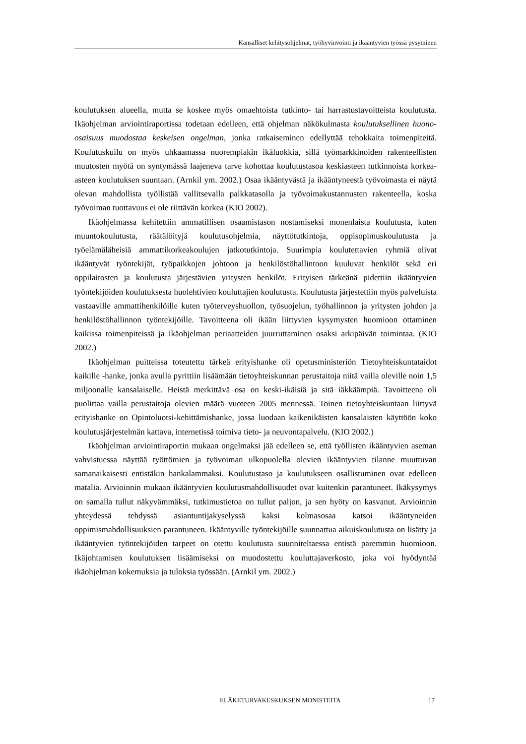Kansalliset kehitysohjelmat, työhyvinvointi ja ikääntyvien työssä pysyminen
koulutuksen alueella, mutta se koskee myös omaehtoista tutkinto- tai harrastustavoitteista koulutusta. Ikäohjelman arviointiraportissa todetaan edelleen, että ohjelman näkökulmasta koulutuksellinen huono-osaisuus muodostaa keskeisen ongelman, jonka ratkaiseminen edellyttää tehokkaita toimenpiteitä. Koulutuskuilu on myös uhkaamassa nuorempiakin ikäluokkia, sillä työmarkkinoiden rakenteellisten muutosten myötä on syntymässä laajeneva tarve kohottaa koulutustasoa keskiasteen tutkinnoista korkea-asteen koulutuksen suuntaan. (Arnkil ym. 2002.) Osaa ikääntyvästä ja ikääntyneestä työvoimasta ei näytä olevan mahdollista työllistää vallitsevalla palkkatasolla ja työvoimakustannusten rakenteella, koska työvoiman tuottavuus ei ole riittävän korkea (KIO 2002).
Ikäohjelmassa kehitettiin ammatillisen osaamistason nostamiseksi monenlaista koulutusta, kuten muuntokoulutusta, räätälöityjä koulutusohjelmia, näyttötutkintoja, oppisopimuskoulutusta ja työelämäläheisiä ammattikorkeakoulujen jatkotutkintoja. Suurimpia koulutettavien ryhmiä olivat ikääntyvät työntekijät, työpaikkojen johtoon ja henkilöstöhallintoon kuuluvat henkilöt sekä eri oppilaitosten ja koulutusta järjestävien yritysten henkilöt. Erityisen tärkeänä pidettiin ikääntyvien työntekijöiden koulutuksesta huolehtivien kouluttajien koulutusta. Koulutusta järjestettiin myös palveluista vastaaville ammattihenkilöille kuten työterveyshuollon, työsuojelun, työhallinnon ja yritysten johdon ja henkilöstöhallinnon työntekijöille. Tavoitteena oli ikään liittyvien kysymysten huomioon ottaminen kaikissa toimenpiteissä ja ikäohjelman periaatteiden juurruttaminen osaksi arkipäivän toimintaa. (KIO 2002.)
Ikäohjelman puitteissa toteutettu tärkeä erityishanke oli opetusministeriön Tietoyhteiskuntataidot kaikille -hanke, jonka avulla pyrittiin lisäämään tietoyhteiskunnan perustaitoja niitä vailla oleville noin 1,5 miljoonalle kansalaiselle. Heistä merkittävä osa on keski-ikäisiä ja sitä iäkkäämpiä. Tavoitteena oli puolittaa vailla perustaitoja olevien määrä vuoteen 2005 mennessä. Toinen tietoyhteiskuntaan liittyvä erityishanke on Opintoluotsi-kehittämishanke, jossa luodaan kaikenikäisten kansalaisten käyttöön koko koulutusjärjestelmän kattava, internetissä toimiva tieto- ja neuvontapalvelu. (KIO 2002.)
Ikäohjelman arviointiraportin mukaan ongelmaksi jää edelleen se, että työllisten ikääntyvien aseman vahvistuessa näyttää työttömien ja työvoiman ulkopuolella olevien ikääntyvien tilanne muuttuvan samanaikaisesti entistäkin hankalammaksi. Koulutustaso ja koulutukseen osallistuminen ovat edelleen matalia. Arvioinnin mukaan ikääntyvien koulutusmahdollisuudet ovat kuitenkin parantuneet. Ikäkysymys on samalla tullut näkyvämmäksi, tutkimustietoa on tullut paljon, ja sen hyöty on kasvanut. Arvioinnin yhteydessä tehdyssä asiantuntijakyselyssä kaksi kolmasosaa katsoi ikääntyneiden oppimismahdollisuuksien parantuneen. Ikääntyville työntekijöille suunnattua aikuiskoulutusta on lisätty ja ikääntyvien työntekijöiden tarpeet on otettu koulutusta suunniteltaessa entistä paremmin huomioon. Ikäjohtamisen koulutuksen lisäämiseksi on muodostettu kouluttajaverkosto, joka voi hyödyntää ikäohjelman kokemuksia ja tuloksia työssään. (Arnkil ym. 2002.)
ELÄKETURVAKESKUKSEN MONISTEITA 17